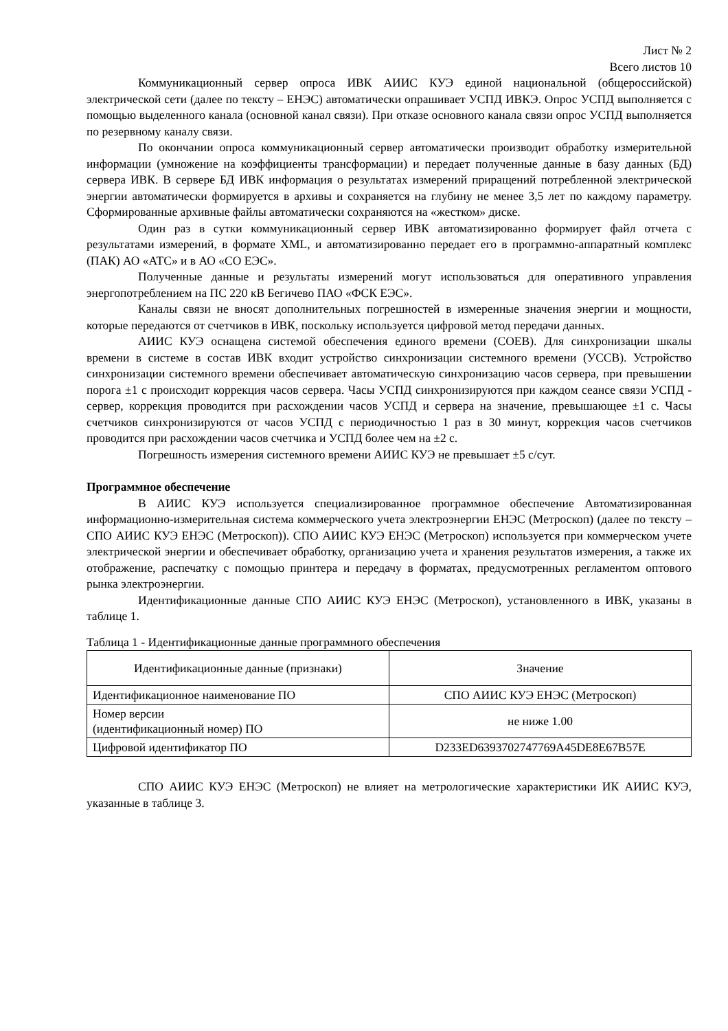Лист № 2
Всего листов 10
Коммуникационный сервер опроса ИВК АИИС КУЭ единой национальной (общероссийской) электрической сети (далее по тексту – ЕНЭС) автоматически опрашивает УСПД ИВКЭ. Опрос УСПД выполняется с помощью выделенного канала (основной канал связи). При отказе основного канала связи опрос УСПД выполняется по резервному каналу связи.
По окончании опроса коммуникационный сервер автоматически производит обработку измерительной информации (умножение на коэффициенты трансформации) и передает полученные данные в базу данных (БД) сервера ИВК. В сервере БД ИВК информация о результатах измерений приращений потребленной электрической энергии автоматически формируется в архивы и сохраняется на глубину не менее 3,5 лет по каждому параметру. Сформированные архивные файлы автоматически сохраняются на «жестком» диске.
Один раз в сутки коммуникационный сервер ИВК автоматизированно формирует файл отчета с результатами измерений, в формате XML, и автоматизированно передает его в программно-аппаратный комплекс (ПАК) АО «АТС» и в АО «СО ЕЭС».
Полученные данные и результаты измерений могут использоваться для оперативного управления энергопотреблением на ПС 220 кВ Бегичево ПАО «ФСК ЕЭС».
Каналы связи не вносят дополнительных погрешностей в измеренные значения энергии и мощности, которые передаются от счетчиков в ИВК, поскольку используется цифровой метод передачи данных.
АИИС КУЭ оснащена системой обеспечения единого времени (СОЕВ). Для синхронизации шкалы времени в системе в состав ИВК входит устройство синхронизации системного времени (УССВ). Устройство синхронизации системного времени обеспечивает автоматическую синхронизацию часов сервера, при превышении порога ±1 с происходит коррекция часов сервера. Часы УСПД синхронизируются при каждом сеансе связи УСПД - сервер, коррекция проводится при расхождении часов УСПД и сервера на значение, превышающее ±1 с. Часы счетчиков синхронизируются от часов УСПД с периодичностью 1 раз в 30 минут, коррекция часов счетчиков проводится при расхождении часов счетчика и УСПД более чем на ±2 с.
Погрешность измерения системного времени АИИС КУЭ не превышает ±5 с/сут.
Программное обеспечение
В АИИС КУЭ используется специализированное программное обеспечение Автоматизированная информационно-измерительная система коммерческого учета электроэнергии ЕНЭС (Метроскоп) (далее по тексту – СПО АИИС КУЭ ЕНЭС (Метроскоп)). СПО АИИС КУЭ ЕНЭС (Метроскоп) используется при коммерческом учете электрической энергии и обеспечивает обработку, организацию учета и хранения результатов измерения, а также их отображение, распечатку с помощью принтера и передачу в форматах, предусмотренных регламентом оптового рынка электроэнергии.
Идентификационные данные СПО АИИС КУЭ ЕНЭС (Метроскоп), установленного в ИВК, указаны в таблице 1.
Таблица 1 - Идентификационные данные программного обеспечения
| Идентификационные данные (признаки) | Значение |
| --- | --- |
| Идентификационное наименование ПО | СПО АИИС КУЭ ЕНЭС (Метроскоп) |
| Номер версии (идентификационный номер) ПО | не ниже 1.00 |
| Цифровой идентификатор ПО | D233ED6393702747769A45DE8E67B57E |
СПО АИИС КУЭ ЕНЭС (Метроскоп) не влияет на метрологические характеристики ИК АИИС КУЭ, указанные в таблице 3.